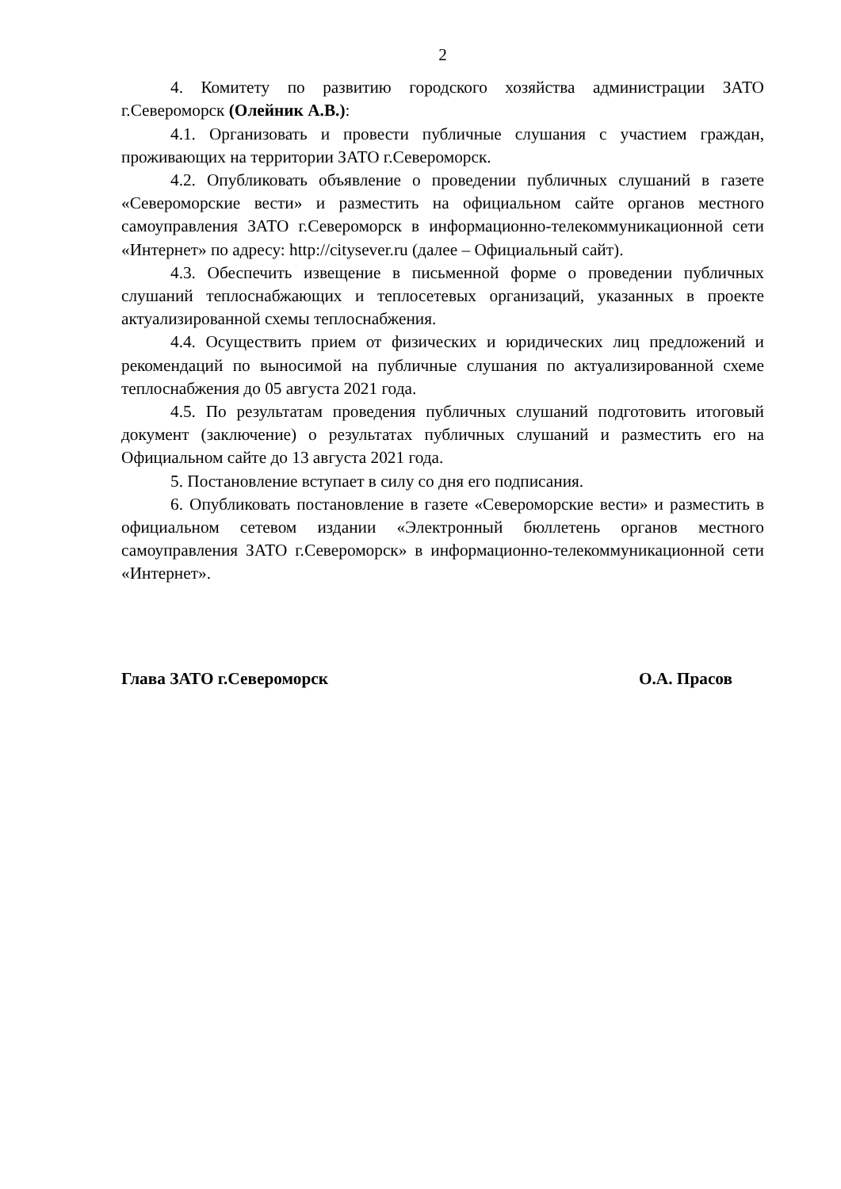2
4. Комитету по развитию городского хозяйства администрации ЗАТО г.Североморск (Олейник А.В.):
4.1. Организовать и провести публичные слушания с участием граждан, проживающих на территории ЗАТО г.Североморск.
4.2. Опубликовать объявление о проведении публичных слушаний в газете «Североморские вести» и разместить на официальном сайте органов местного самоуправления ЗАТО г.Североморск в информационно-телекоммуникационной сети «Интернет» по адресу: http://citysever.ru (далее – Официальный сайт).
4.3. Обеспечить извещение в письменной форме о проведении публичных слушаний теплоснабжающих и теплосетевых организаций, указанных в проекте актуализированной схемы теплоснабжения.
4.4. Осуществить прием от физических и юридических лиц предложений и рекомендаций по выносимой на публичные слушания по актуализированной схеме теплоснабжения до 05 августа 2021 года.
4.5. По результатам проведения публичных слушаний подготовить итоговый документ (заключение) о результатах публичных слушаний и разместить его на Официальном сайте до 13 августа 2021 года.
5. Постановление вступает в силу со дня его подписания.
6. Опубликовать постановление в газете «Североморские вести» и разместить в официальном сетевом издании «Электронный бюллетень органов местного самоуправления ЗАТО г.Североморск» в информационно-телекоммуникационной сети «Интернет».
Глава ЗАТО г.Североморск О.А. Прасов